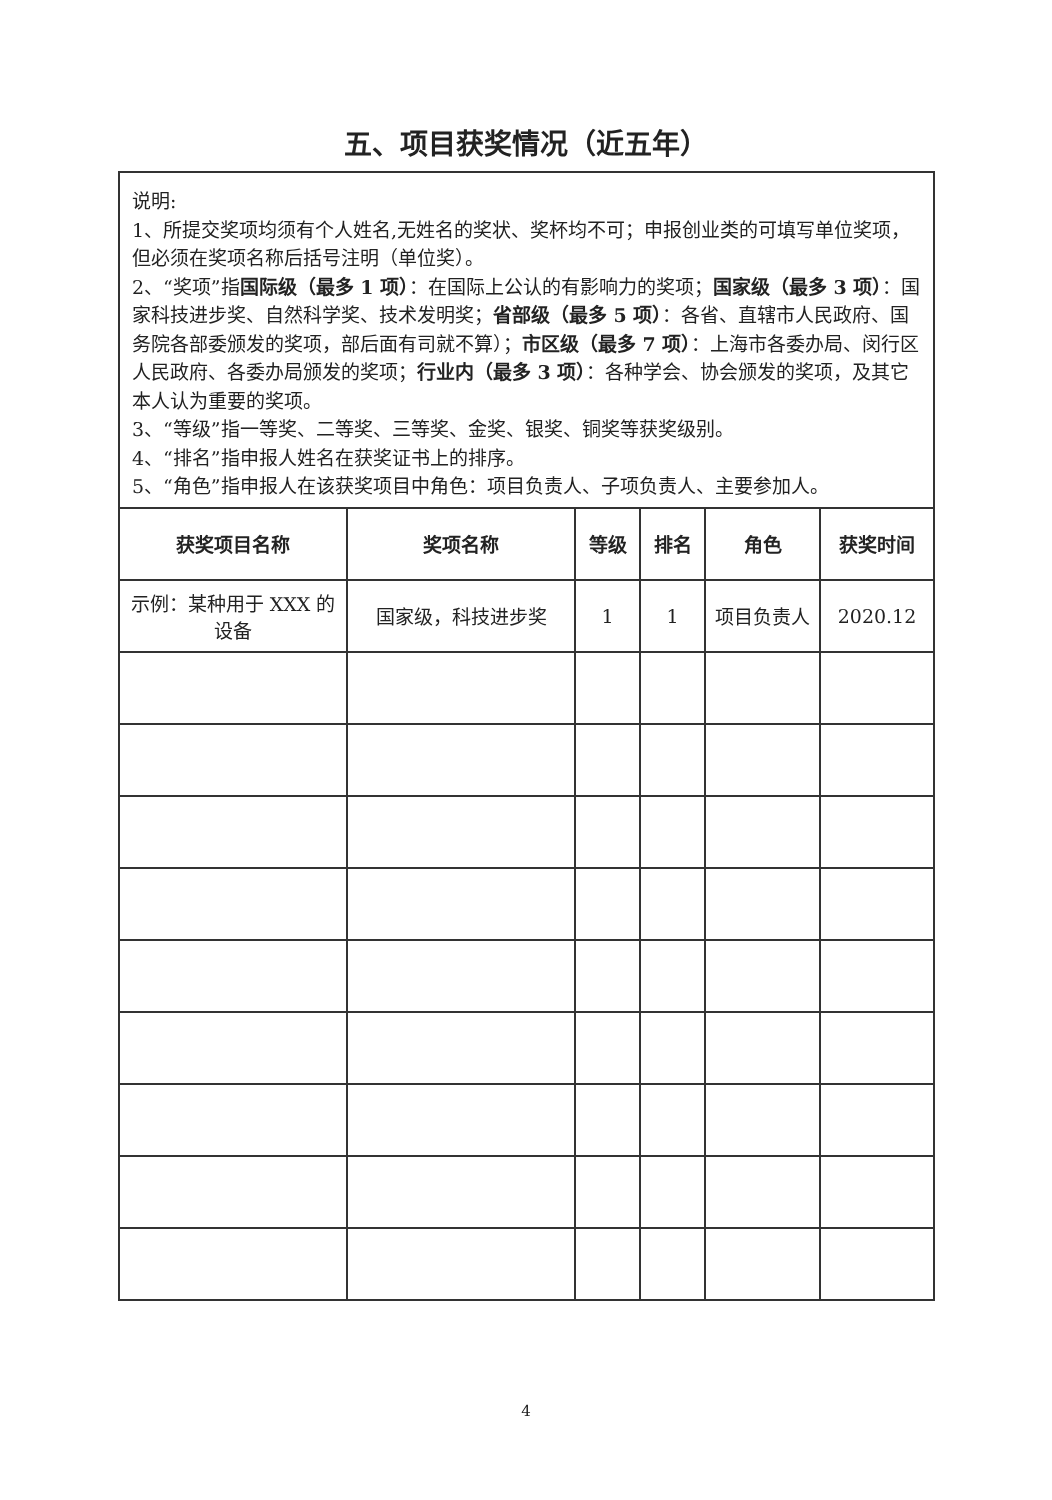五、项目获奖情况（近五年）
说明:
1、所提交奖项均须有个人姓名,无姓名的奖状、奖杯均不可；申报创业类的可填写单位奖项，但必须在奖项名称后括号注明（单位奖）。
2、“奖项”指国际级（最多 1 项）：在国际上公认的有影响力的奖项；国家级（最多 3 项）：国家科技进步奖、自然科学奖、技术发明奖；省部级（最多 5 项）：各省、直辖市人民政府、国务院各部委颁发的奖项，部后面有司就不算）；市区级（最多 7 项）：上海市各委办局、闵行区人民政府、各委办局颁发的奖项；行业内（最多 3 项）：各种学会、协会颁发的奖项，及其它本人认为重要的奖项。
3、“等级”指一等奖、二等奖、三等奖、金奖、银奖、铜奖等获奖级别。
4、“排名”指申报人姓名在获奖证书上的排序。
5、“角色”指申报人在该获奖项目中角色：项目负责人、子项负责人、主要参加人。
| 获奖项目名称 | 奖项名称 | 等级 | 排名 | 角色 | 获奖时间 |
| --- | --- | --- | --- | --- | --- |
| 示例：某种用于 XXX 的设备 | 国家级，科技进步奖 | 1 | 1 | 项目负责人 | 2020.12 |
4